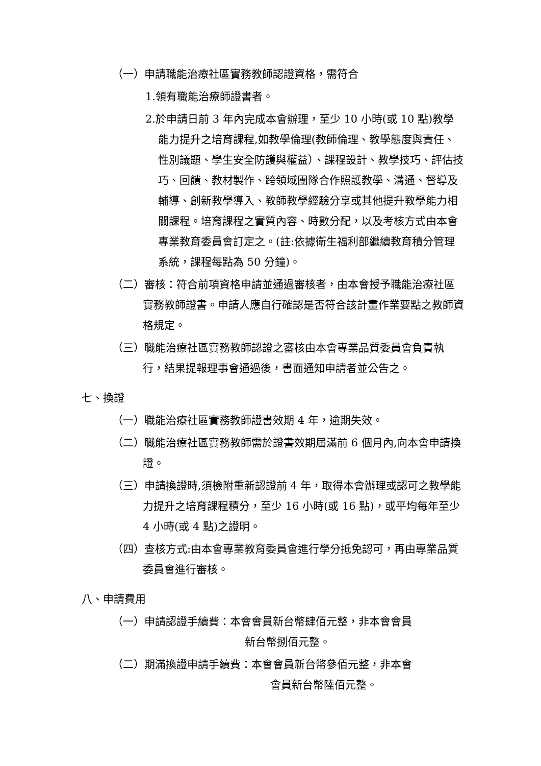（一）申請職能治療社區實務教師認證資格，需符合
1.領有職能治療師證書者。
2.於申請日前 3 年內完成本會辦理，至少 10 小時(或 10 點)教學能力提升之培育課程,如教學倫理(教師倫理、教學態度與責任、性別議題、學生安全防護與權益）、課程設計、教學技巧、評估技巧、回饋、教材製作、跨領域團隊合作照護教學、溝通、督導及輔導、創新教學導入、教師教學經驗分享或其他提升教學能力相關課程。培育課程之實質內容、時數分配，以及考核方式由本會專業教育委員會訂定之。(註:依據衛生福利部繼續教育積分管理系統，課程每點為 50 分鐘)。
（二）審核：符合前項資格申請並通過審核者，由本會授予職能治療社區實務教師證書。申請人應自行確認是否符合該計畫作業要點之教師資格規定。
（三）職能治療社區實務教師認證之審核由本會專業品質委員會負責執行，結果提報理事會通過後，書面通知申請者並公告之。
七、換證
（一）職能治療社區實務教師證書效期 4 年，逾期失效。
（二）職能治療社區實務教師需於證書效期屆滿前 6 個月內,向本會申請換證。
（三）申請換證時,須檢附重新認證前 4 年，取得本會辦理或認可之教學能力提升之培育課程積分，至少 16 小時(或 16 點)，或平均每年至少 4 小時(或 4 點)之證明。
（四）查核方式:由本會專業教育委員會進行學分抵免認可，再由專業品質委員會進行審核。
八、申請費用
（一）申請認證手續費：本會會員新台幣肆佰元整，非本會會員
新台幣捌佰元整。
（二）期滿換證申請手續費：本會會員新台幣參佰元整，非本會
會員新台幣陸佰元整。